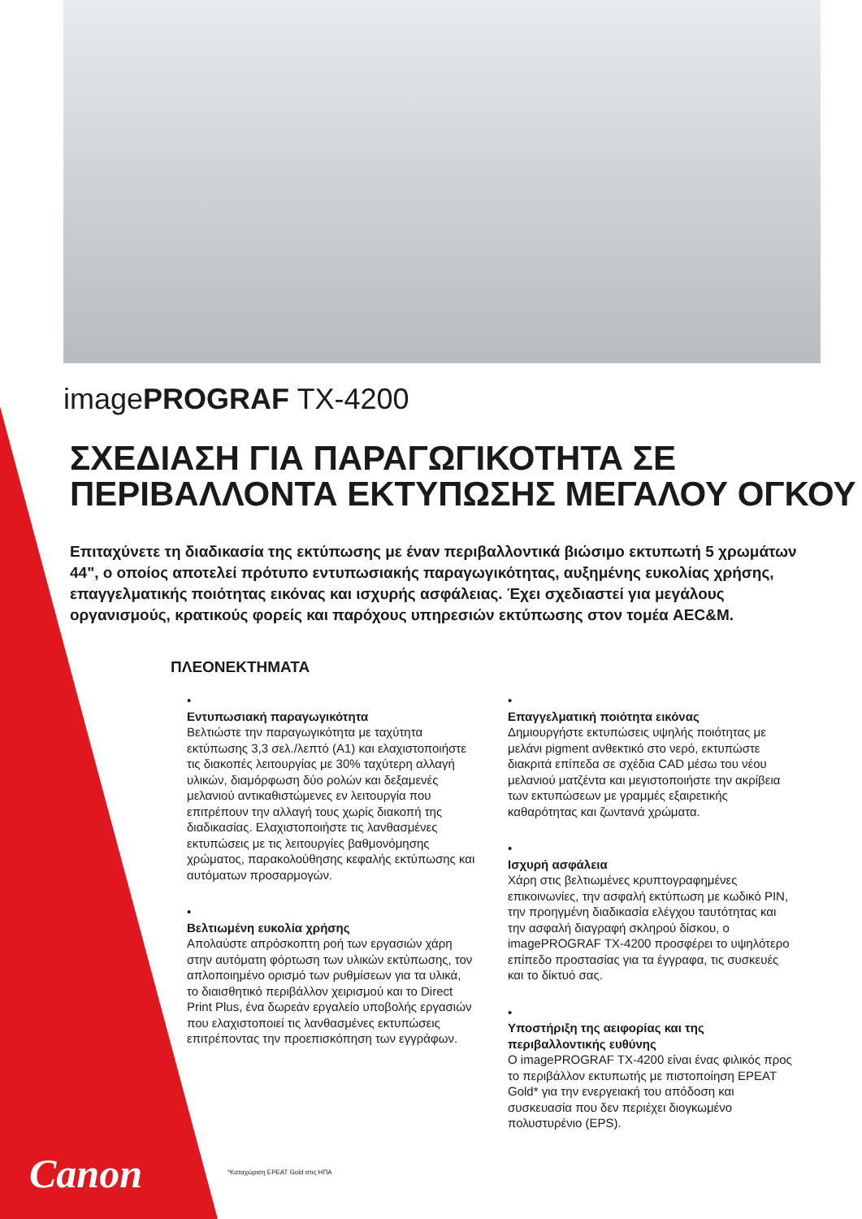imagePROGRAF TX-4200
ΣΧΕΔΙΑΣΗ ΓΙΑ ΠΑΡΑΓΩΓΙΚΟΤΗΤΑ ΣΕ
ΠΕΡΙΒΑΛΛΟΝΤΑ ΕΚΤΥΠΩΣΗΣ ΜΕΓΑΛΟΥ ΟΓΚΟΥ
Επιταχύνετε τη διαδικασία της εκτύπωσης με έναν περιβαλλοντικά βιώσιμο εκτυπωτή 5 χρωμάτων 44", ο οποίος αποτελεί πρότυπο εντυπωσιακής παραγωγικότητας, αυξημένης ευκολίας χρήσης, επαγγελματικής ποιότητας εικόνας και ισχυρής ασφάλειας. Έχει σχεδιαστεί για μεγάλους οργανισμούς, κρατικούς φορείς και παρόχους υπηρεσιών εκτύπωσης στον τομέα AEC&M.
ΠΛΕΟΝΕΚΤΗΜΑΤΑ
•
Εντυπωσιακή παραγωγικότητα
Βελτιώστε την παραγωγικότητα με ταχύτητα εκτύπωσης 3,3 σελ./λεπτό (A1) και ελαχιστοποιήστε τις διακοπές λειτουργίας με 30% ταχύτερη αλλαγή υλικών, διαμόρφωση δύο ρολών και δεξαμενές μελανιού αντικαθιστώμενες εν λειτουργία που επιτρέπουν την αλλαγή τους χωρίς διακοπή της διαδικασίας. Ελαχιστοποιήστε τις λανθασμένες εκτυπώσεις με τις λειτουργίες βαθμονόμησης χρώματος, παρακολούθησης κεφαλής εκτύπωσης και αυτόματων προσαρμογών.
•
Βελτιωμένη ευκολία χρήσης
Απολαύστε απρόσκοπτη ροή των εργασιών χάρη στην αυτόματη φόρτωση των υλικών εκτύπωσης, τον απλοποιημένο ορισμό των ρυθμίσεων για τα υλικά, το διαισθητικό περιβάλλον χειρισμού και το Direct Print Plus, ένα δωρεάν εργαλείο υποβολής εργασιών που ελαχιστοποιεί τις λανθασμένες εκτυπώσεις επιτρέποντας την προεπισκόπηση των εγγράφων.
•
Επαγγελματική ποιότητα εικόνας
Δημιουργήστε εκτυπώσεις υψηλής ποιότητας με μελάνι pigment ανθεκτικό στο νερό, εκτυπώστε διακριτά επίπεδα σε σχέδια CAD μέσω του νέου μελανιού ματζέντα και μεγιστοποιήστε την ακρίβεια των εκτυπώσεων με γραμμές εξαιρετικής καθαρότητας και ζωντανά χρώματα.
•
Ισχυρή ασφάλεια
Χάρη στις βελτιωμένες κρυπτογραφημένες επικοινωνίες, την ασφαλή εκτύπωση με κωδικό PIN, την προηγμένη διαδικασία ελέγχου ταυτότητας και την ασφαλή διαγραφή σκληρού δίσκου, ο imagePROGRAF TX-4200 προσφέρει το υψηλότερο επίπεδο προστασίας για τα έγγραφα, τις συσκευές και το δίκτυό σας.
•
Υποστήριξη της αειφορίας και της περιβαλλοντικής ευθύνης
Ο imagePROGRAF TX-4200 είναι ένας φιλικός προς το περιβάλλον εκτυπωτής με πιστοποίηση EPEAT Gold* για την ενεργειακή του απόδοση και συσκευασία που δεν περιέχει διογκωμένο πολυστυρένιο (EPS).
*Καταχώριση EPEAT Gold στις ΗΠΑ
Canon